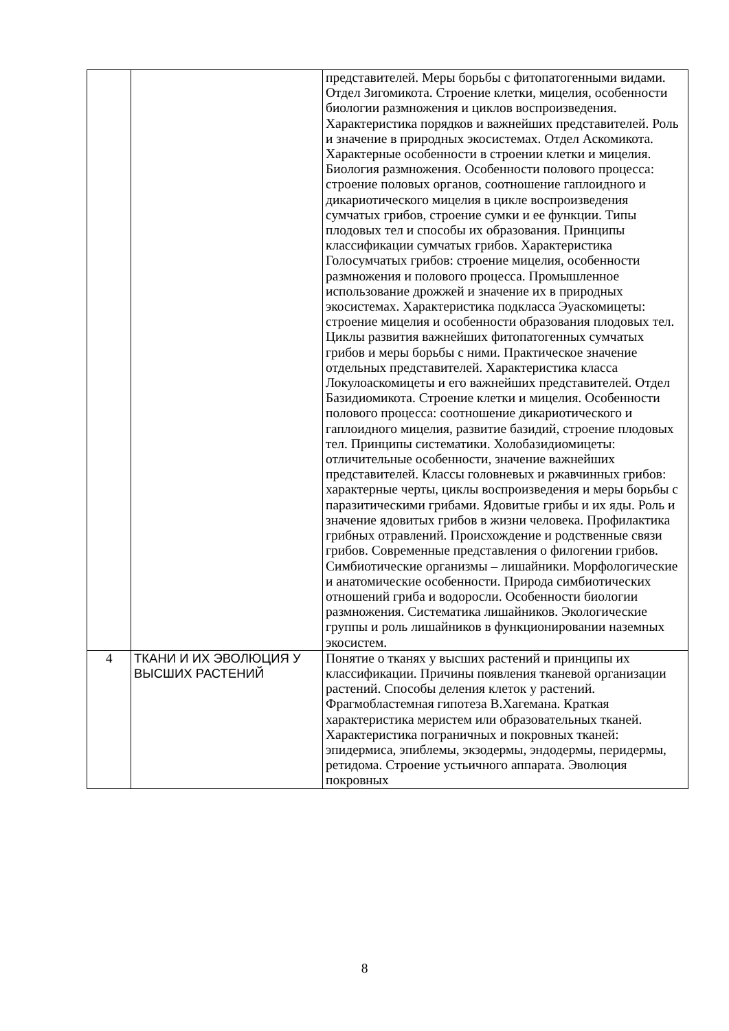| | | представителей. Меры борьбы с фитопатогенными видами. Отдел Зигомикота. Строение клетки, мицелия, особенности биологии размножения и циклов воспроизведения. Характеристика порядков и важнейших представителей. Роль и значение в природных экосистемах. Отдел Аскомикота. Характерные особенности в строении клетки и мицелия. Биология размножения. Особенности полового процесса: строение половых органов, соотношение гаплоидного и дикариотического мицелия в цикле воспроизведения сумчатых грибов, строение сумки и ее функции. Типы плодовых тел и способы их образования. Принципы классификации сумчатых грибов. Характеристика Голосумчатых грибов: строение мицелия, особенности размножения и полового процесса. Промышленное использование дрожжей и значение их в природных экосистемах. Характеристика подкласса Эуаскомицеты: строение мицелия и особенности образования плодовых тел. Циклы развития важнейших фитопатогенных сумчатых грибов и меры борьбы с ними. Практическое значение отдельных представителей. Характеристика класса Локулоаскомицеты и его важнейших представителей. Отдел Базидиомикота. Строение клетки и мицелия. Особенности полового процесса: соотношение дикариотического и гаплоидного мицелия, развитие базидий, строение плодовых тел. Принципы систематики. Холобазидиомицеты: отличительные особенности, значение важнейших представителей. Классы головневых и ржавчинных грибов: характерные черты, циклы воспроизведения и меры борьбы с паразитическими грибами. Ядовитые грибы и их яды. Роль и значение ядовитых грибов в жизни человека. Профилактика грибных отравлений. Происхождение и родственные связи грибов. Современные представления о филогении грибов. Симбиотические организмы – лишайники. Морфологические и анатомические особенности. Природа симбиотических отношений гриба и водоросли. Особенности биологии размножения. Систематика лишайников. Экологические группы и роль лишайников в функционировании наземных экосистем. |
| 4 | ТКАНИ И ИХ ЭВОЛЮЦИЯ У ВЫСШИХ РАСТЕНИЙ | Понятие о тканях у высших растений и принципы их классификации. Причины появления тканевой организации растений. Способы деления клеток у растений. Фрагмобластемная гипотеза В.Хагемана. Краткая характеристика меристем или образовательных тканей. Характеристика пограничных и покровных тканей: эпидермиса, эпиблемы, экзодермы, эндодермы, перидермы, ретидома. Строение устьичного аппарата. Эволюция покровных |
8